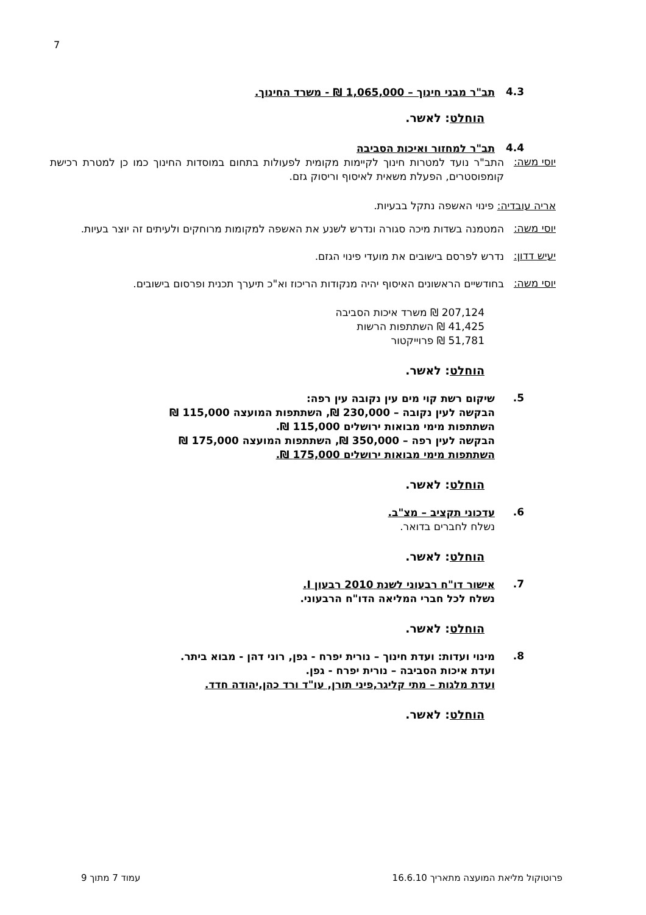7
4.3
תב"ר מבני חינוך – 1,065,000 ₪ - משרד החינוך.
הוחלט: לאשר.
4.4
תב"ר למחזור ואיכות הסביבה
יוסי משה:
התב"ר נועד למטרות חינוך לקיימות מקומית לפעולות בתחום במוסדות החינוך כמו כן למטרת רכישת קומפוסטרים, הפעלת משאית לאיסוף וריסוק גזם.
אריה עובדיה: פינוי האשפה נתקל בבעיות.
יוסי משה:
המטמנה בשדות מיכה סגורה ונדרש לשנע את האשפה למקומות מרוחקים ולעיתים זה יוצר בעיות.
יעיש דדון:
נדרש לפרסם בישובים את מועדי פינוי הגזם.
יוסי משה:
בחודשיים הראשונים האיסוף יהיה מנקודות הריכוז וא"כ תיערך תכנית ופרסום בישובים.
207,124 ₪ משרד איכות הסביבה
41,425 ₪ השתתפות הרשות
51,781 ₪ פרוייקטור
הוחלט: לאשר.
5.
שיקום רשת קוי מים עין נקובה עין רפה:
הבקשה לעין נקובה – 230,000 ₪, השתתפות המועצה 115,000 ₪
השתתפות מימי מבואות ירושלים 115,000 ₪.
הבקשה לעין רפה – 350,000 ₪, השתתפות המועצה 175,000 ₪
השתתפות מימי מבואות ירושלים 175,000 ₪.
הוחלט: לאשר.
6.
עדכוני תקציב – מצ"ב.
נשלח לחברים בדואר.
הוחלט: לאשר.
7.
אישור דו"ח רבעוני לשנת 2010 רבעון I.
נשלח לכל חברי המליאה הדו"ח הרבעוני.
הוחלט: לאשר.
8.
מינוי ועדות: ועדת חינוך – נורית יפרח - גפן, רוני דהן - מבוא ביתר.
ועדת איכות הסביבה – נורית יפרח - גפן.
ועדת מלגות – מתי קליגר,פיני תורן, עו"ד ורד כהן,יהודה חדד.
הוחלט: לאשר.
פרוטוקול מליאת המועצה מתאריך 16.6.10 עמוד 7 מתוך 9